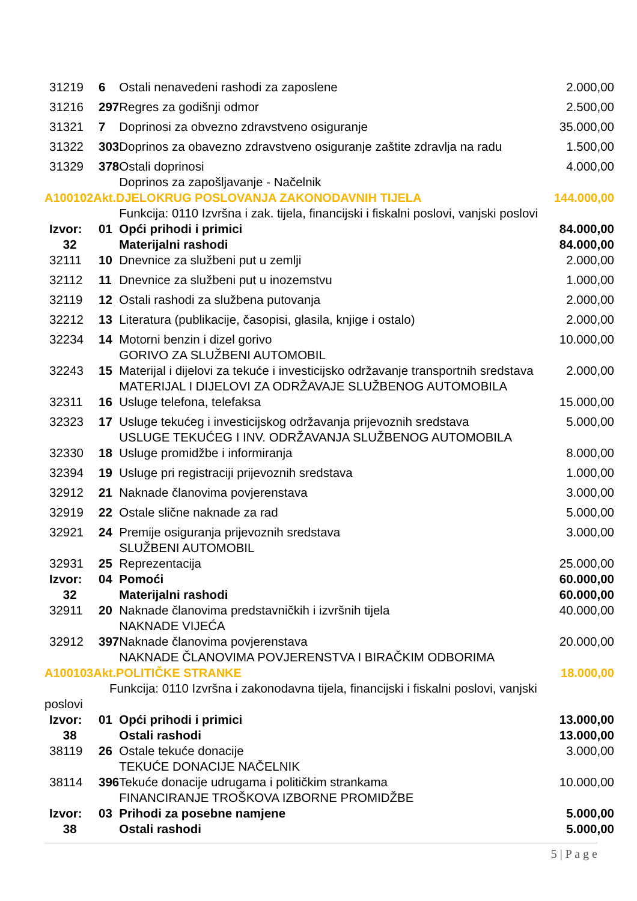| 31219 | 6 | Ostali nenavedeni rashodi za zaposlene | 2.000,00 |
| 31216 | 297 | Regres za godišnji odmor | 2.500,00 |
| 31321 | 7 | Doprinosi za obvezno zdravstveno osiguranje | 35.000,00 |
| 31322 | 303 | Doprinos za obavezno zdravstveno osiguranje zaštite zdravlja na radu | 1.500,00 |
| 31329 | 378 | Ostali doprinosi Doprinos za zapošljavanje - Načelnik | 4.000,00 |
| A100102Akt.DJELOKRUG POSLOVANJA ZAKONODAVNIH TIJELA | | | 144.000,00 |
| | | Funkcija: 0110 Izvršna i zak. tijela, financijski i fiskalni poslovi, vanjski poslovi | |
| Izvor: | 01 | Opći prihodi i primici | 84.000,00 |
| 32 | | Materijalni rashodi | 84.000,00 |
| 32111 | 10 | Dnevnice za službeni put u zemlji | 2.000,00 |
| 32112 | 11 | Dnevnice za službeni put u inozemstvu | 1.000,00 |
| 32119 | 12 | Ostali rashodi za službena putovanja | 2.000,00 |
| 32212 | 13 | Literatura (publikacije, časopisi, glasila, knjige i ostalo) | 2.000,00 |
| 32234 | 14 | Motorni benzin i dizel gorivo GORIVO ZA SLUŽBENI AUTOMOBIL | 10.000,00 |
| 32243 | 15 | Materijal i dijelovi za tekuće i investicijsko održavanje transportnih sredstava MATERIJAL I DIJELOVI ZA ODRŽAVAJE SLUŽBENOG AUTOMOBILA | 2.000,00 |
| 32311 | 16 | Usluge telefona, telefaksa | 15.000,00 |
| 32323 | 17 | Usluge tekućeg i investicijskog održavanja prijevoznih sredstava USLUGE TEKUĆEG I INV. ODRŽAVANJA SLUŽBENOG AUTOMOBILA | 5.000,00 |
| 32330 | 18 | Usluge promidžbe i informiranja | 8.000,00 |
| 32394 | 19 | Usluge pri registraciji prijevoznih sredstava | 1.000,00 |
| 32912 | 21 | Naknade članovima povjerenstava | 3.000,00 |
| 32919 | 22 | Ostale slične naknade za rad | 5.000,00 |
| 32921 | 24 | Premije osiguranja prijevoznih sredstava SLUŽBENI AUTOMOBIL | 3.000,00 |
| 32931 | 25 | Reprezentacija | 25.000,00 |
| Izvor: | 04 | Pomoći | 60.000,00 |
| 32 | | Materijalni rashodi | 60.000,00 |
| 32911 | 20 | Naknade članovima predstavničkih i izvršnih tijela NAKNADE VIJEĆA | 40.000,00 |
| 32912 | 397 | Naknade članovima povjerenstava NAKNADE ČLANOVIMA POVJERENSTVA I BIRAČKIM ODBORIMA | 20.000,00 |
| A100103Akt.POLITIČKE STRANKE | | | 18.000,00 |
| Funkcija: 0110 Izvršna i zakonodavna tijela, financijski i fiskalni poslovi, vanjski poslovi | | | |
| Izvor: | 01 | Opći prihodi i primici | 13.000,00 |
| 38 | | Ostali rashodi | 13.000,00 |
| 38119 | 26 | Ostale tekuće donacije TEKUĆE DONACIJE NAČELNIK | 3.000,00 |
| 38114 | 396 | Tekuće donacije udrugama i političkim strankama FINANCIRANJE TROŠKOVA IZBORNE PROMIDŽBE | 10.000,00 |
| Izvor: | 03 | Prihodi za posebne namjene | 5.000,00 |
| 38 | | Ostali rashodi | 5.000,00 |
5 | P a g e